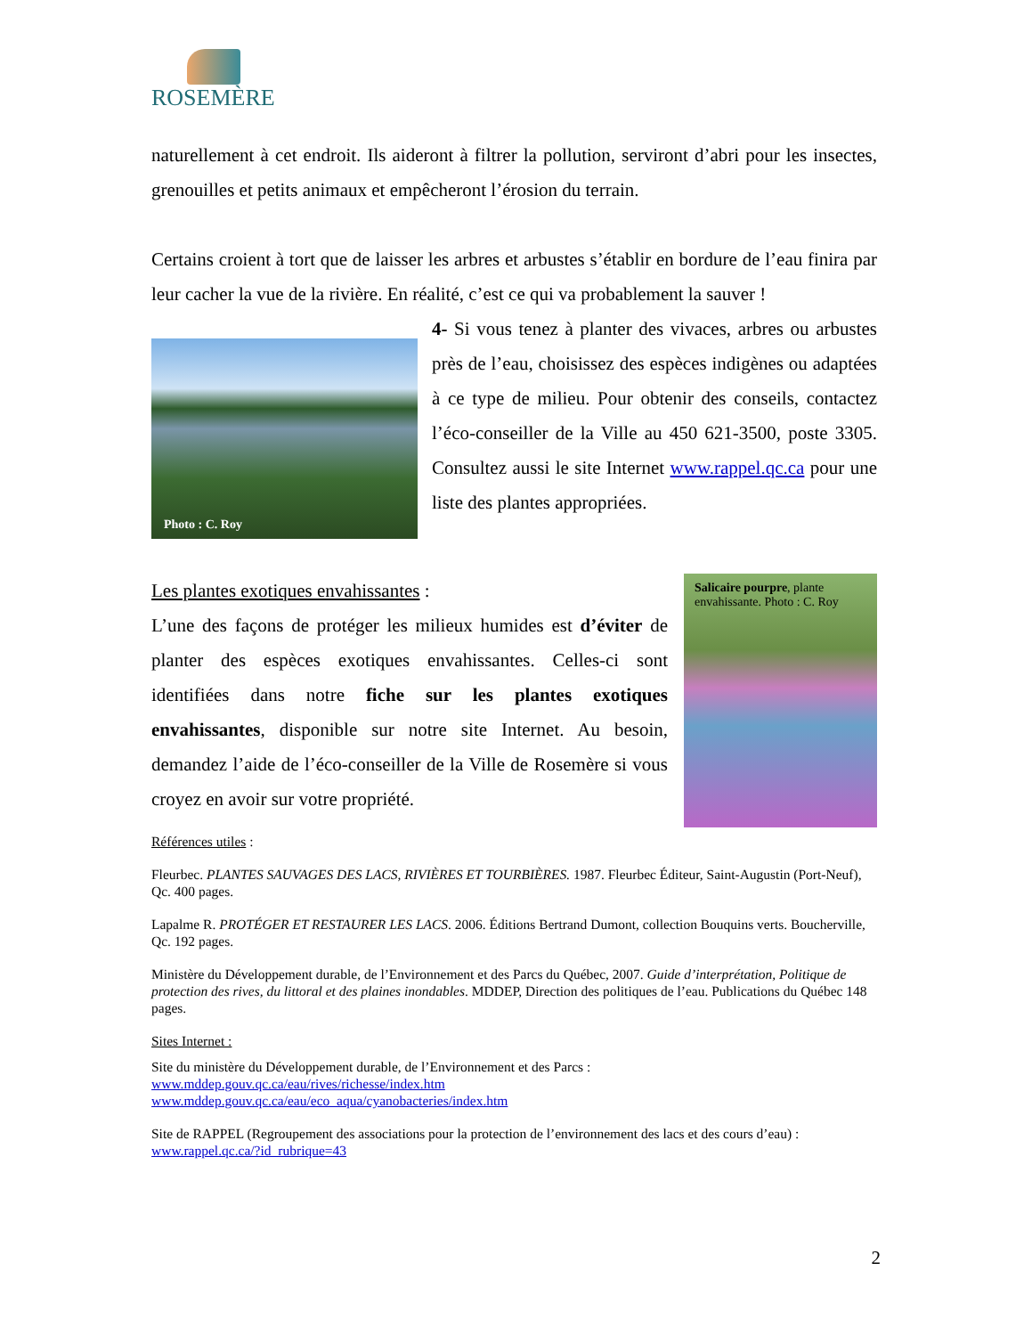ROSEMÈRE
naturellement à cet endroit. Ils aideront à filtrer la pollution, serviront d’abri pour les insectes, grenouilles et petits animaux et empêcheront l’érosion du terrain.
Certains croient à tort que de laisser les arbres et arbustes s’établir en bordure de l’eau finira par leur cacher la vue de la rivière. En réalité, c’est ce qui va probablement la sauver !
Photo : C. Roy
4- Si vous tenez à planter des vivaces, arbres ou arbustes près de l’eau, choisissez des espèces indigènes ou adaptées à ce type de milieu. Pour obtenir des conseils, contactez l’éco-conseiller de la Ville au 450 621-3500, poste 3305. Consultez aussi le site Internet www.rappel.qc.ca pour une liste des plantes appropriées.
Les plantes exotiques envahissantes :
L’une des façons de protéger les milieux humides est d’éviter de planter des espèces exotiques envahissantes. Celles-ci sont identifiées dans notre fiche sur les plantes exotiques envahissantes, disponible sur notre site Internet. Au besoin, demandez l’aide de l’éco-conseiller de la Ville de Rosemère si vous croyez en avoir sur votre propriété.
Salicaire pourpre, plante envahissante. Photo : C. Roy
Références utiles :
Fleurbec. PLANTES SAUVAGES DES LACS, RIVIÈRES ET TOURBIÈRES. 1987. Fleurbec Éditeur, Saint-Augustin (Port-Neuf), Qc. 400 pages.
Lapalme R. PROTÉGER ET RESTAURER LES LACS. 2006. Éditions Bertrand Dumont, collection Bouquins verts. Boucherville, Qc. 192 pages.
Ministère du Développement durable, de l’Environnement et des Parcs du Québec, 2007. Guide d’interprétation, Politique de protection des rives, du littoral et des plaines inondables. MDDEP, Direction des politiques de l’eau. Publications du Québec 148 pages.
Sites Internet :
Site du ministère du Développement durable, de l’Environnement et des Parcs :
www.mddep.gouv.qc.ca/eau/rives/richesse/index.htm
www.mddep.gouv.qc.ca/eau/eco_aqua/cyanobacteries/index.htm
Site de RAPPEL (Regroupement des associations pour la protection de l’environnement des lacs et des cours d’eau) :
www.rappel.qc.ca/?id_rubrique=43
2